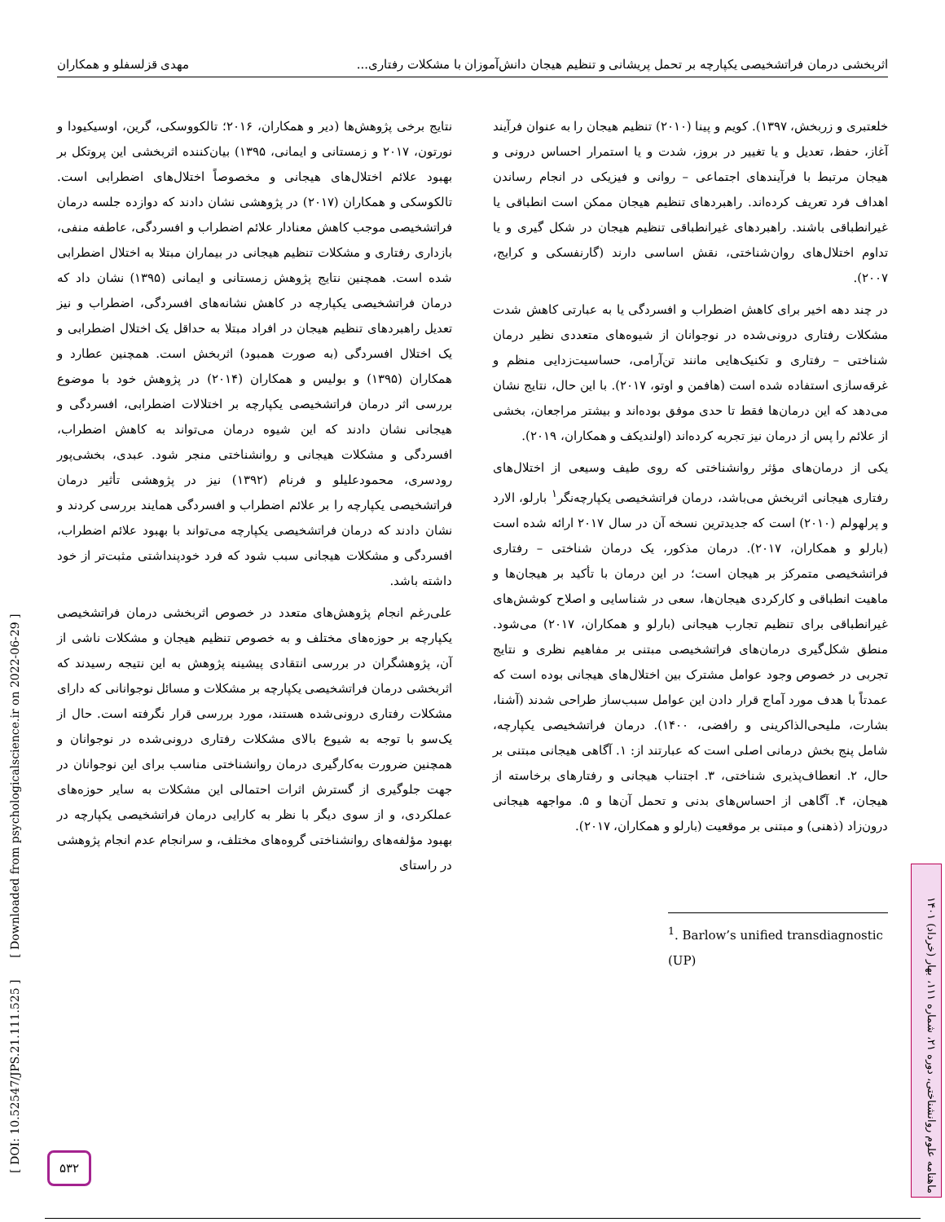اثربخشی درمان فراتشخیصی یکپارچه بر تحمل پریشانی و تنظیم هیجان دانش‌آموزان با مشکلات رفتاری... مهدی قزلسفلو و همکاران
خلعتبری و زربخش، ۱۳۹۷). کویم و پینا (۲۰۱۰) تنظیم هیجان را به عنوان فرآیند آغاز، حفظ، تعدیل و یا تغییر در بروز، شدت و یا استمرار احساس درونی و هیجان مرتبط با فرآیندهای اجتماعی – روانی و فیزیکی در انجام رساندن اهداف فرد تعریف کرده‌اند. راهبردهای تنظیم هیجان ممکن است انطباقی یا غیرانطباقی باشند. راهبردهای غیرانطباقی تنظیم هیجان در شکل گیری و یا تداوم اختلال‌های روان‌شناختی، نقش اساسی دارند (گارنفسکی و کرایج، ۲۰۰۷).
در چند دهه اخیر برای کاهش اضطراب و افسردگی یا به عبارتی کاهش شدت مشکلات رفتاری درونی‌شده در نوجوانان از شیوه‌های متعددی نظیر درمان شناختی – رفتاری و تکنیک‌هایی مانند تن‌آرامی، حساسیت‌زدایی منظم و غرقه‌سازی استفاده شده است (هافمن و اوتو، ۲۰۱۷). با این حال، نتایج نشان می‌دهد که این درمان‌ها فقط تا حدی موفق بوده‌اند و بیشتر مراجعان، بخشی از علائم را پس از درمان نیز تجربه کرده‌اند (اولندیکف و همکاران، ۲۰۱۹).
یکی از درمان‌های مؤثر روانشناختی که روی طیف وسیعی از اختلال‌های رفتاری هیجانی اثربخش می‌باشد، درمان فراتشخیصی یکپارچه‌نگر<sup>۱</sup> بارلو، الارد و پرلهولم (۲۰۱۰) است که جدیدترین نسخه آن در سال ۲۰۱۷ ارائه شده است (بارلو و همکاران، ۲۰۱۷). درمان مذکور، یک درمان شناختی – رفتاری فراتشخیصی متمرکز بر هیجان است؛ در این درمان با تأکید بر هیجان‌ها و ماهیت انطباقی و کارکردی هیجان‌ها، سعی در شناسایی و اصلاح کوشش‌های غیرانطباقی برای تنظیم تجارب هیجانی (بارلو و همکاران، ۲۰۱۷) می‌شود. منطق شکل‌گیری درمان‌های فراتشخیصی مبتنی بر مفاهیم نظری و نتایج تجربی در خصوص وجود عوامل مشترک بین اختلال‌های هیجانی بوده است که عمدتاً با هدف مورد آماج قرار دادن این عوامل سبب‌ساز طراحی شدند (آشنا، بشارت، ملیحی‌الذاکرینی و رافضی، ۱۴۰۰). درمان فراتشخیصی یکپارچه، شامل پنج بخش درمانی اصلی است که عبارتند از: ۱. آگاهی هیجانی مبتنی بر حال، ۲. انعطاف‌پذیری شناختی، ۳. اجتناب هیجانی و رفتارهای برخاسته از هیجان، ۴. آگاهی از احساس‌های بدنی و تحمل آن‌ها و ۵. مواجهه هیجانی درون‌زاد (ذهنی) و مبتنی بر موقعیت (بارلو و همکاران، ۲۰۱۷).
<sup>1</sup>. Barlow’s unified transdiagnostic (UP)
نتایج برخی پژوهش‌ها (دیر و همکاران، ۲۰۱۶؛ تالکووسکی، گرین، اوسیکیودا و نورتون، ۲۰۱۷ و زمستانی و ایمانی، ۱۳۹۵) بیان‌کننده اثربخشی این پروتکل بر بهبود علائم اختلال‌های هیجانی و مخصوصاً اختلال‌های اضطرابی است. تالکوسکی و همکاران (۲۰۱۷) در پژوهشی نشان دادند که دوازده جلسه درمان فراتشخیصی موجب کاهش معنادار علائم اضطراب و افسردگی، عاطفه منفی، بازداری رفتاری و مشکلات تنظیم هیجانی در بیماران مبتلا به اختلال اضطرابی شده است. همچنین نتایج پژوهش زمستانی و ایمانی (۱۳۹۵) نشان داد که درمان فراتشخیصی یکپارچه در کاهش نشانه‌های افسردگی، اضطراب و نیز تعدیل راهبردهای تنظیم هیجان در افراد مبتلا به حداقل یک اختلال اضطرابی و یک اختلال افسردگی (به صورت همبود) اثربخش است. همچنین عطارد و همکاران (۱۳۹۵) و بولیس و همکاران (۲۰۱۴) در پژوهش خود با موضوع بررسی اثر درمان فراتشخیصی یکپارچه بر اختلالات اضطرابی، افسردگی و هیجانی نشان دادند که این شیوه درمان می‌تواند به کاهش اضطراب، افسردگی و مشکلات هیجانی و روانشناختی منجر شود. عبدی، بخشی‌پور رودسری، محمودعلیلو و فرنام (۱۳۹۲) نیز در پژوهشی تأثیر درمان فراتشخیصی یکپارچه را بر علائم اضطراب و افسردگی همایند بررسی کردند و نشان دادند که درمان فراتشخیصی یکپارچه می‌تواند با بهبود علائم اضطراب، افسردگی و مشکلات هیجانی سبب شود که فرد خودپنداشتی مثبت‌تر از خود داشته باشد.
علی‌رغم انجام پژوهش‌های متعدد در خصوص اثربخشی درمان فراتشخیصی یکپارچه بر حوزه‌های مختلف و به خصوص تنظیم هیجان و مشکلات ناشی از آن، پژوهشگران در بررسی انتقادی پیشینه پژوهش به این نتیجه رسیدند که اثربخشی درمان فراتشخیصی یکپارچه بر مشکلات و مسائل نوجوانانی که دارای مشکلات رفتاری درونی‌شده هستند، مورد بررسی قرار نگرفته است. حال از یک‌سو با توجه به شیوع بالای مشکلات رفتاری درونی‌شده در نوجوانان و همچنین ضرورت به‌کارگیری درمان روانشناختی مناسب برای این نوجوانان در جهت جلوگیری از گسترش اثرات احتمالی این مشکلات به سایر حوزه‌های عملکردی، و از سوی دیگر با نظر به کارایی درمان فراتشخیصی یکپارچه در بهبود مؤلفه‌های روانشناختی گروه‌های مختلف، و سرانجام عدم انجام پژوهشی در راستای
[ DOI: 10.52547/JPS.21.111.525 ] [ Downloaded from psychologicalscience.ir on 2022-06-29 ]
ماهنامه علوم روانشناختی، دوره ۲۱، شماره ۱۱۱، بهار (خرداد) ۱۴۰۱
۵۳۲